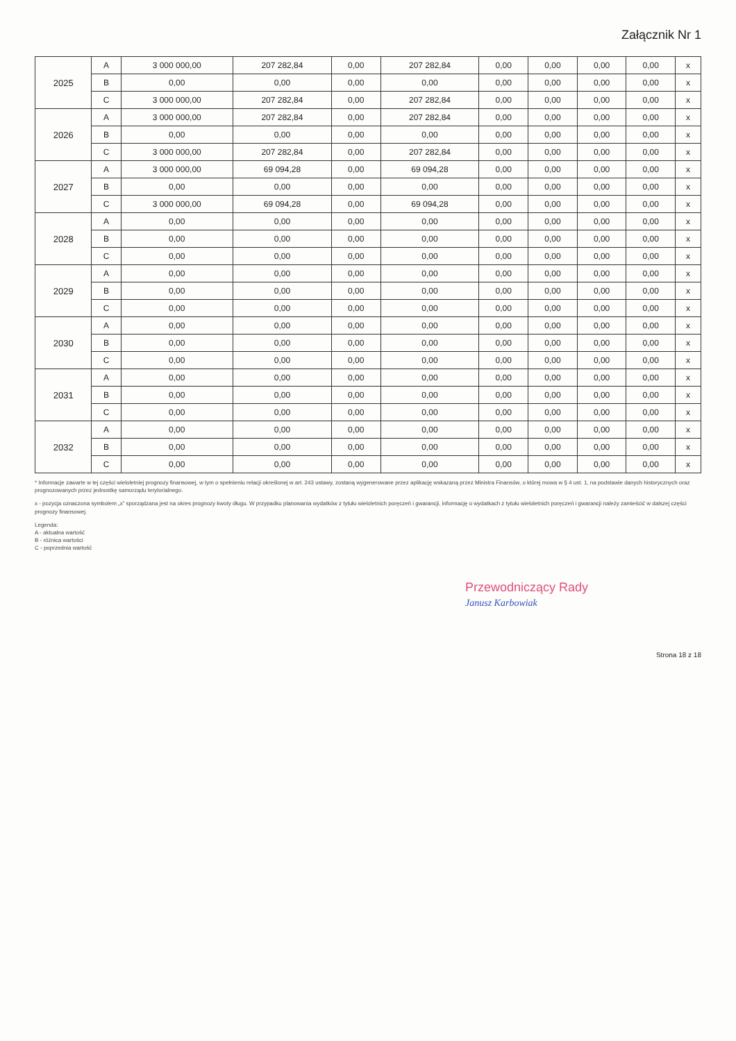Załącznik Nr 1
| 2025 | A | 3 000 000,00 | 207 282,84 | 0,00 | 207 282,84 | 0,00 | 0,00 | 0,00 | 0,00 | x |
| | B | 0,00 | 0,00 | 0,00 | 0,00 | 0,00 | 0,00 | 0,00 | 0,00 | x |
| | C | 3 000 000,00 | 207 282,84 | 0,00 | 207 282,84 | 0,00 | 0,00 | 0,00 | 0,00 | x |
| 2026 | A | 3 000 000,00 | 207 282,84 | 0,00 | 207 282,84 | 0,00 | 0,00 | 0,00 | 0,00 | x |
| | B | 0,00 | 0,00 | 0,00 | 0,00 | 0,00 | 0,00 | 0,00 | 0,00 | x |
| | C | 3 000 000,00 | 207 282,84 | 0,00 | 207 282,84 | 0,00 | 0,00 | 0,00 | 0,00 | x |
| 2027 | A | 3 000 000,00 | 69 094,28 | 0,00 | 69 094,28 | 0,00 | 0,00 | 0,00 | 0,00 | x |
| | B | 0,00 | 0,00 | 0,00 | 0,00 | 0,00 | 0,00 | 0,00 | 0,00 | x |
| | C | 3 000 000,00 | 69 094,28 | 0,00 | 69 094,28 | 0,00 | 0,00 | 0,00 | 0,00 | x |
| 2028 | A | 0,00 | 0,00 | 0,00 | 0,00 | 0,00 | 0,00 | 0,00 | 0,00 | x |
| | B | 0,00 | 0,00 | 0,00 | 0,00 | 0,00 | 0,00 | 0,00 | 0,00 | x |
| | C | 0,00 | 0,00 | 0,00 | 0,00 | 0,00 | 0,00 | 0,00 | 0,00 | x |
| 2029 | A | 0,00 | 0,00 | 0,00 | 0,00 | 0,00 | 0,00 | 0,00 | 0,00 | x |
| | B | 0,00 | 0,00 | 0,00 | 0,00 | 0,00 | 0,00 | 0,00 | 0,00 | x |
| | C | 0,00 | 0,00 | 0,00 | 0,00 | 0,00 | 0,00 | 0,00 | 0,00 | x |
| 2030 | A | 0,00 | 0,00 | 0,00 | 0,00 | 0,00 | 0,00 | 0,00 | 0,00 | x |
| | B | 0,00 | 0,00 | 0,00 | 0,00 | 0,00 | 0,00 | 0,00 | 0,00 | x |
| | C | 0,00 | 0,00 | 0,00 | 0,00 | 0,00 | 0,00 | 0,00 | 0,00 | x |
| 2031 | A | 0,00 | 0,00 | 0,00 | 0,00 | 0,00 | 0,00 | 0,00 | 0,00 | x |
| | B | 0,00 | 0,00 | 0,00 | 0,00 | 0,00 | 0,00 | 0,00 | 0,00 | x |
| | C | 0,00 | 0,00 | 0,00 | 0,00 | 0,00 | 0,00 | 0,00 | 0,00 | x |
| 2032 | A | 0,00 | 0,00 | 0,00 | 0,00 | 0,00 | 0,00 | 0,00 | 0,00 | x |
| | B | 0,00 | 0,00 | 0,00 | 0,00 | 0,00 | 0,00 | 0,00 | 0,00 | x |
| | C | 0,00 | 0,00 | 0,00 | 0,00 | 0,00 | 0,00 | 0,00 | 0,00 | x |
* Informacje zawarte w tej części wieloletniej prognozy finansowej, w tym o spełnieniu relacji określonej w art. 243 ustawy, zostaną wygenerowane przez aplikację wskazaną przez Ministra Finansów, o której mowa w § 4 ust. 1, na podstawie danych historycznych oraz prognozowanych przez jednostkę samorządu terytorialnego.
x - pozycja oznaczona symbolem „x” sporządzana jest na okres prognozy kwoty długu. W przypadku planowania wydatków z tytułu wieloletnich poręczeń i gwarancji, informację o wydatkach z tytułu wieloletnich poręczeń i gwarancji należy zamieścić w dalszej części prognozy finansowej.
Legenda:
A - aktualna wartość
B - różnica wartości
C - poprzednia wartość
Przewodniczący Rady
Janusz Karbowiak
Strona 18 z 18